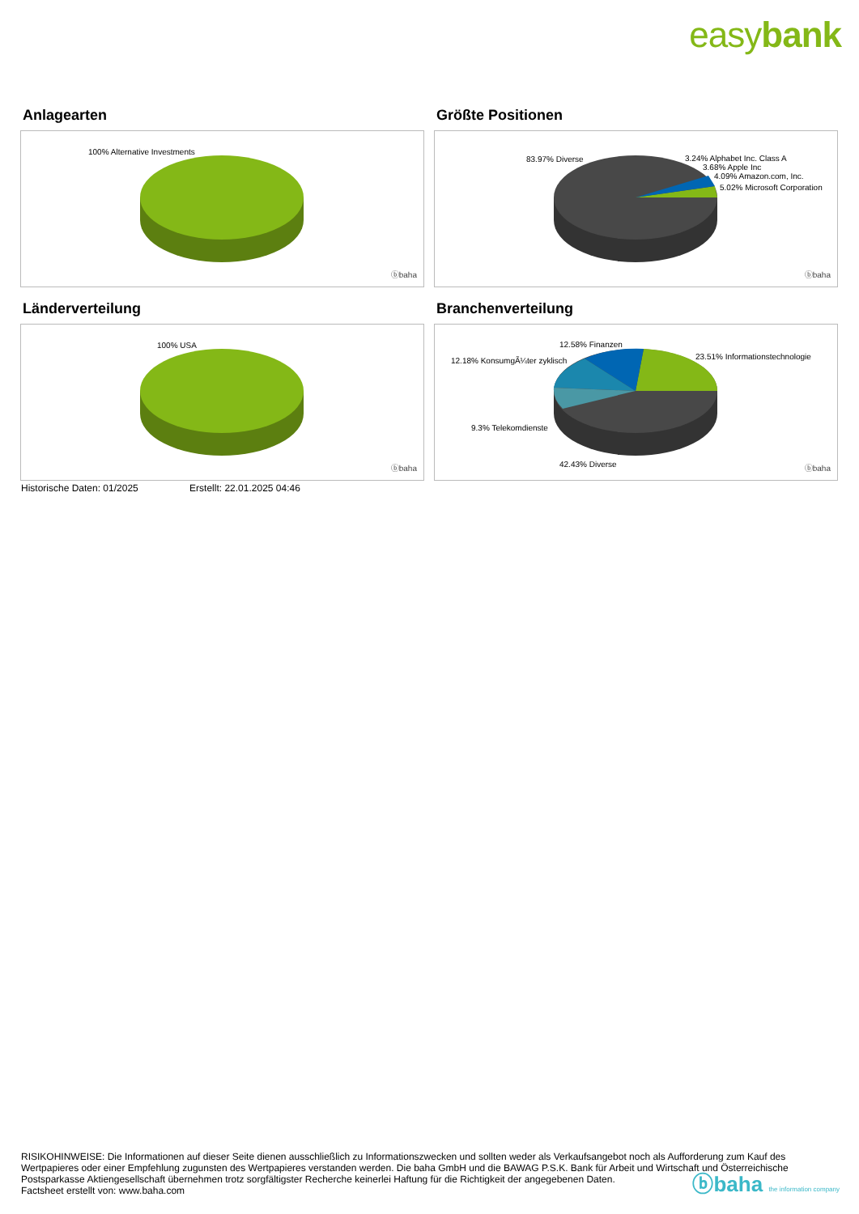easybank
Anlagearten
100% Alternative Investments
ⓑbaha
Größte Positionen
83.97% Diverse 3.24% Alphabet Inc. Class A
3.68% Apple Inc
4.09% Amazon.com, Inc.
5.02% Microsoft Corporation
ⓑbaha
Länderverteilung
100% USA
ⓑbaha
Branchenverteilung
12.58% Finanzen
12.18% KonsumgÃ¼ter zyklisch 23.51% Informationstechnologie
9.3% Telekomdienste
42.43% Diverse ⓑbaha
Historische Daten: 01/2025 Erstellt: 22.01.2025 04:46
RISIKOHINWEISE: Die Informationen auf dieser Seite dienen ausschließlich zu Informationszwecken und sollten weder als Verkaufsangebot noch als Aufforderung zum Kauf des Wertpapieres oder einer Empfehlung zugunsten des Wertpapieres verstanden werden. Die baha GmbH und die BAWAG P.S.K. Bank für Arbeit und Wirtschaft und Österreichische Postsparkasse Aktiengesellschaft übernehmen trotz sorgfältigster Recherche keinerlei Haftung für die Richtigkeit der angegebenen Daten.
Factsheet erstellt von: www.baha.com
ⓑbaha the information company